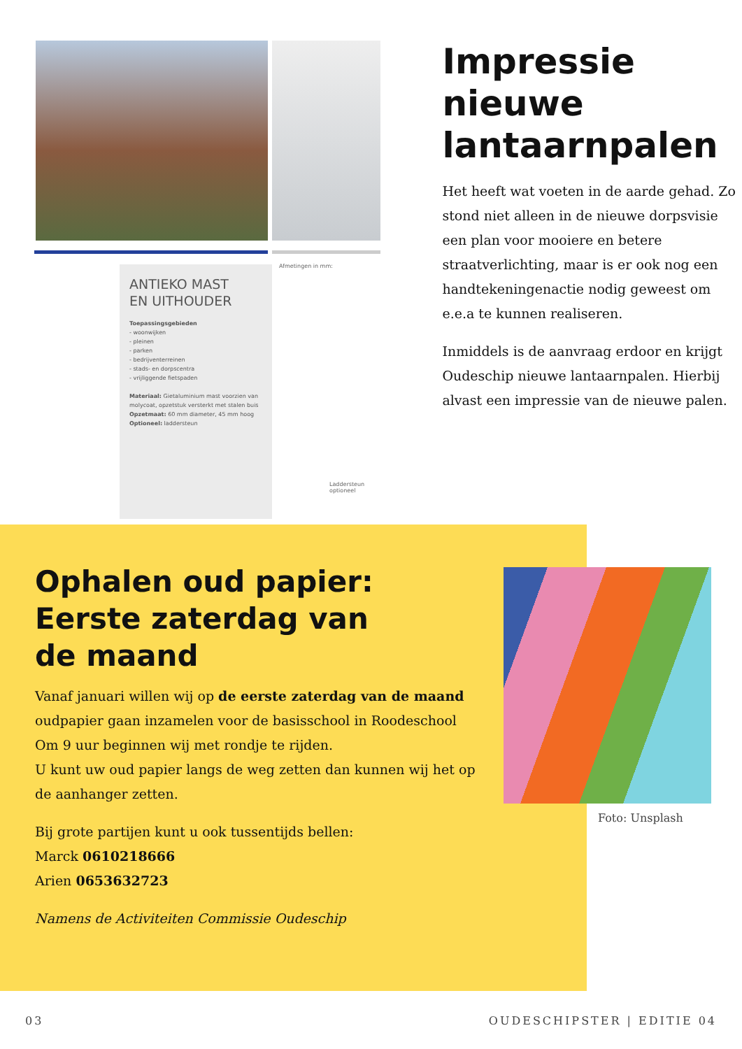ANTIEKO MAST
EN UITHOUDER
Toepassingsgebieden
- woonwijken
- pleinen
- parken
- bedrijventerreinen
- stads- en dorpscentra
- vrijliggende fietspaden
Materiaal: Gietaluminium mast voorzien van molycoat, opzetstuk versterkt met stalen buis
Opzetmaat: 60 mm diameter, 45 mm hoog
Optioneel: laddersteun
Afmetingen in mm:
Laddersteun optioneel
Impressie nieuwe lantaarnpalen
Het heeft wat voeten in de aarde gehad. Zo stond niet alleen in de nieuwe dorpsvisie een plan voor mooiere en betere straatverlichting, maar is er ook nog een handtekeningenactie nodig geweest om e.e.a te kunnen realiseren.
Inmiddels is de aanvraag erdoor en krijgt Oudeschip nieuwe lantaarnpalen. Hierbij alvast een impressie van de nieuwe palen.
Ophalen oud papier:
Eerste zaterdag van
de maand
Vanaf januari willen wij op de eerste zaterdag van de maand oudpapier gaan inzamelen voor de basisschool in Roodeschool
Om 9 uur beginnen wij met rondje te rijden.
U kunt uw oud papier langs de weg zetten dan kunnen wij het op de aanhanger zetten.
Bij grote partijen kunt u ook tussentijds bellen:
Marck 0610218666
Arien 0653632723
Namens de Activiteiten Commissie Oudeschip
Foto: Unsplash
03 OUDESCHIPSTER | EDITIE 04